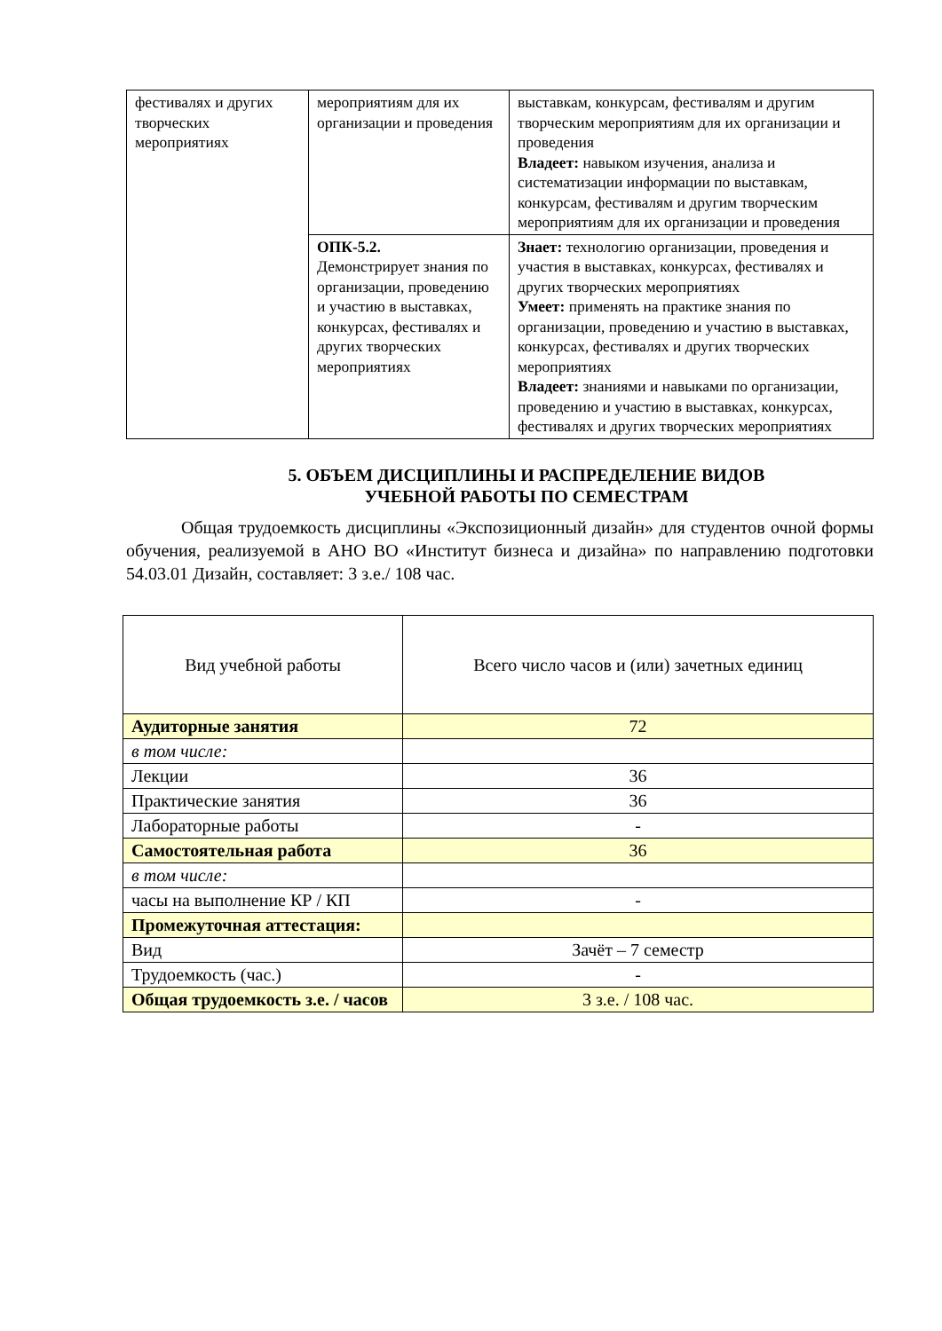| фестивалях и других творческих мероприятиях | мероприятиям для их организации и проведения | выставкам, конкурсам, фестивалям и другим творческим мероприятиям для их организации и проведения Владеет: навыком изучения, анализа и систематизации информации по выставкам, конкурсам, фестивалям и другим творческим мероприятиям для их организации и проведения |
| | ОПК-5.2. Демонстрирует знания по организации, проведению и участию в выставках, конкурсах, фестивалях и других творческих мероприятиях | Знает: технологию организации, проведения и участия в выставках, конкурсах, фестивалях и других творческих мероприятиях Умеет: применять на практике знания по организации, проведению и участию в выставках, конкурсах, фестивалях и других творческих мероприятиях Владеет: знаниями и навыками по организации, проведению и участию в выставках, конкурсах, фестивалях и других творческих мероприятиях |
5. ОБЪЕМ ДИСЦИПЛИНЫ И РАСПРЕДЕЛЕНИЕ ВИДОВ
УЧЕБНОЙ РАБОТЫ ПО СЕМЕСТРАМ
Общая трудоемкость дисциплины «Экспозиционный дизайн» для студентов очной формы обучения, реализуемой в АНО ВО «Институт бизнеса и дизайна» по направлению подготовки 54.03.01 Дизайн, составляет: 3 з.е./ 108 час.
| Вид учебной работы | Всего число часов и (или) зачетных единиц |
| Аудиторные занятия | 72 |
| в том числе: | |
| Лекции | 36 |
| Практические занятия | 36 |
| Лабораторные работы | - |
| Самостоятельная работа | 36 |
| в том числе: | |
| часы на выполнение КР / КП | - |
| Промежуточная аттестация: | |
| Вид | Зачёт – 7 семестр |
| Трудоемкость (час.) | - |
| Общая трудоемкость з.е. / часов | 3 з.е. / 108 час. |